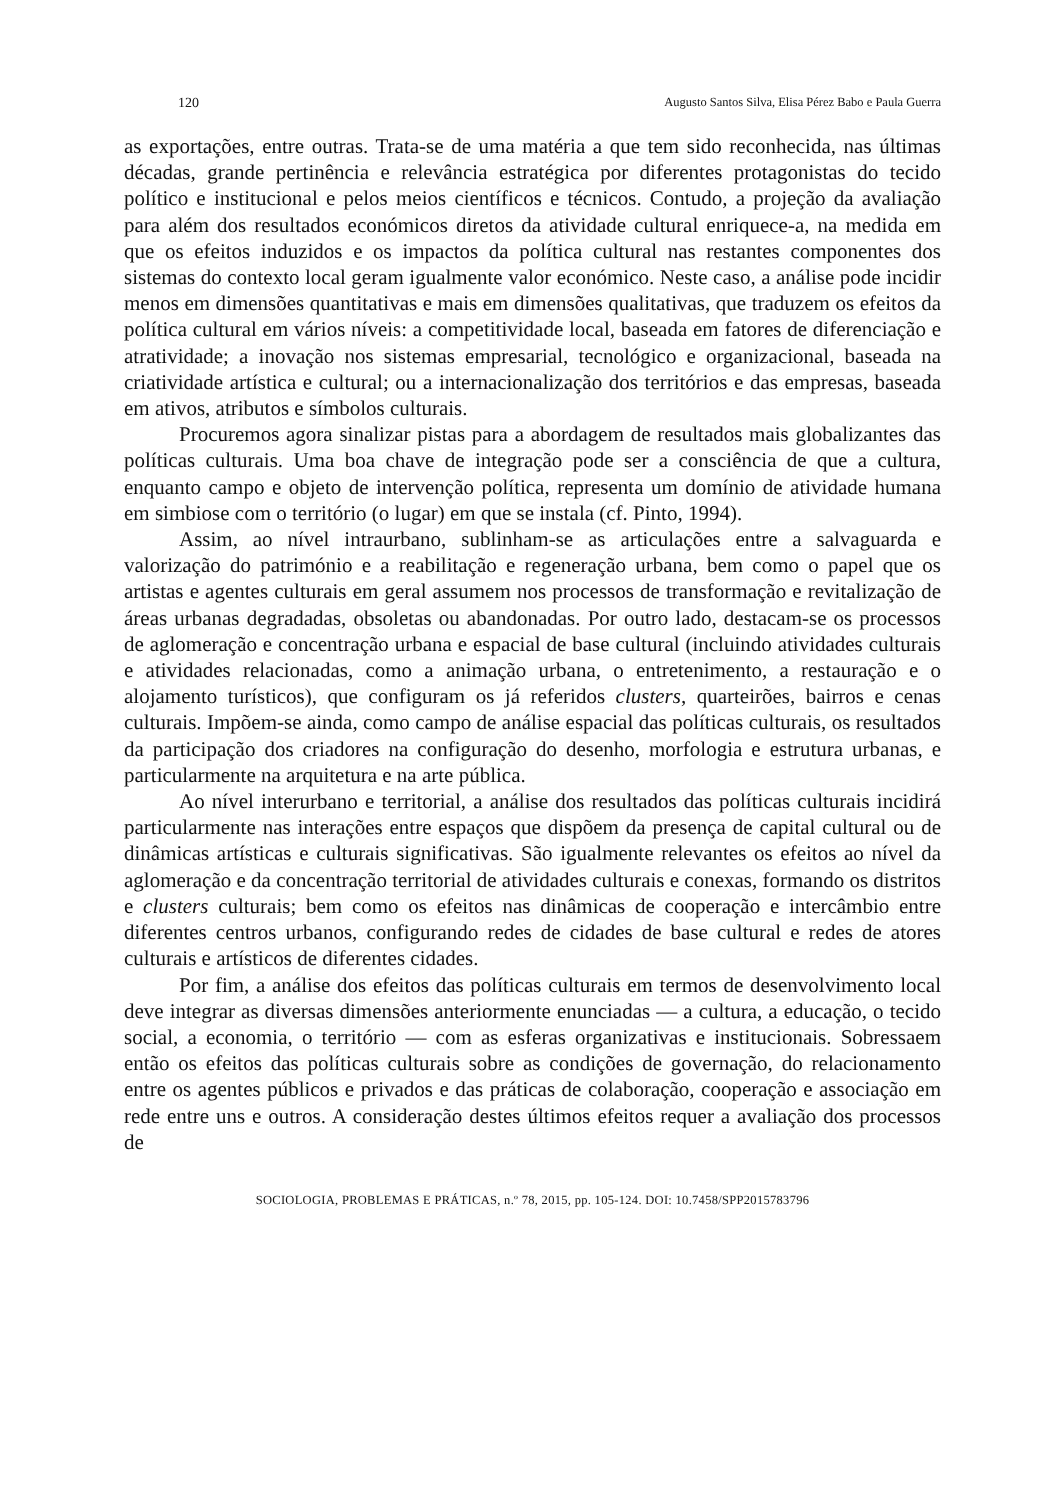120 Augusto Santos Silva, Elisa Pérez Babo e Paula Guerra
as exportações, entre outras. Trata-se de uma matéria a que tem sido reconhecida, nas últimas décadas, grande pertinência e relevância estratégica por diferentes protagonistas do tecido político e institucional e pelos meios científicos e técnicos. Contudo, a projeção da avaliação para além dos resultados económicos diretos da atividade cultural enriquece-a, na medida em que os efeitos induzidos e os impactos da política cultural nas restantes componentes dos sistemas do contexto local geram igualmente valor económico. Neste caso, a análise pode incidir menos em dimensões quantitativas e mais em dimensões qualitativas, que traduzem os efeitos da política cultural em vários níveis: a competitividade local, baseada em fatores de diferenciação e atratividade; a inovação nos sistemas empresarial, tecnológico e organizacional, baseada na criatividade artística e cultural; ou a internacionalização dos territórios e das empresas, baseada em ativos, atributos e símbolos culturais.
Procuremos agora sinalizar pistas para a abordagem de resultados mais globalizantes das políticas culturais. Uma boa chave de integração pode ser a consciência de que a cultura, enquanto campo e objeto de intervenção política, representa um domínio de atividade humana em simbiose com o território (o lugar) em que se instala (cf. Pinto, 1994).
Assim, ao nível intraurbano, sublinham-se as articulações entre a salvaguarda e valorização do património e a reabilitação e regeneração urbana, bem como o papel que os artistas e agentes culturais em geral assumem nos processos de transformação e revitalização de áreas urbanas degradadas, obsoletas ou abandonadas. Por outro lado, destacam-se os processos de aglomeração e concentração urbana e espacial de base cultural (incluindo atividades culturais e atividades relacionadas, como a animação urbana, o entretenimento, a restauração e o alojamento turísticos), que configuram os já referidos clusters, quarteirões, bairros e cenas culturais. Impõem-se ainda, como campo de análise espacial das políticas culturais, os resultados da participação dos criadores na configuração do desenho, morfologia e estrutura urbanas, e particularmente na arquitetura e na arte pública.
Ao nível interurbano e territorial, a análise dos resultados das políticas culturais incidirá particularmente nas interações entre espaços que dispõem da presença de capital cultural ou de dinâmicas artísticas e culturais significativas. São igualmente relevantes os efeitos ao nível da aglomeração e da concentração territorial de atividades culturais e conexas, formando os distritos e clusters culturais; bem como os efeitos nas dinâmicas de cooperação e intercâmbio entre diferentes centros urbanos, configurando redes de cidades de base cultural e redes de atores culturais e artísticos de diferentes cidades.
Por fim, a análise dos efeitos das políticas culturais em termos de desenvolvimento local deve integrar as diversas dimensões anteriormente enunciadas — a cultura, a educação, o tecido social, a economia, o território — com as esferas organizativas e institucionais. Sobressaem então os efeitos das políticas culturais sobre as condições de governação, do relacionamento entre os agentes públicos e privados e das práticas de colaboração, cooperação e associação em rede entre uns e outros. A consideração destes últimos efeitos requer a avaliação dos processos de
SOCIOLOGIA, PROBLEMAS E PRÁTICAS, n.º 78, 2015, pp. 105-124. DOI: 10.7458/SPP2015783796